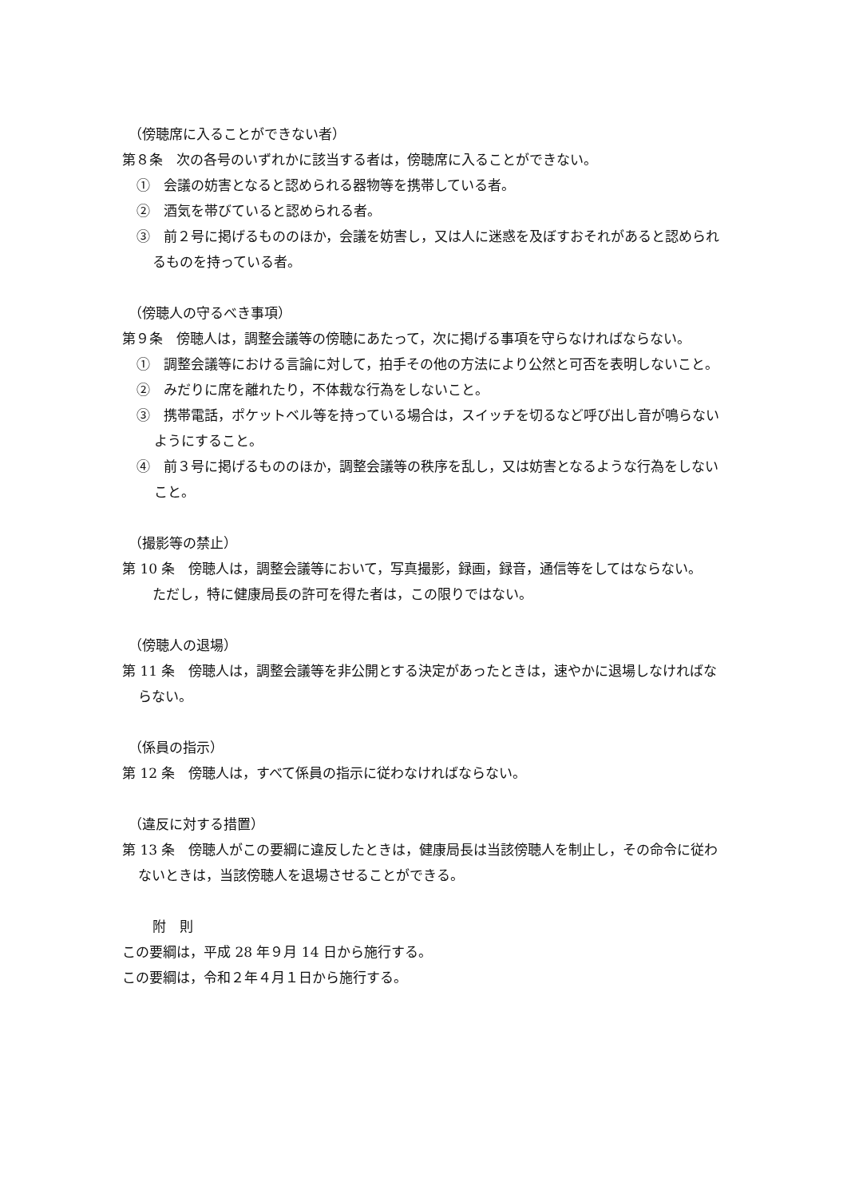（傍聴席に入ることができない者）
第８条　次の各号のいずれかに該当する者は，傍聴席に入ることができない。
①　会議の妨害となると認められる器物等を携帯している者。
②　酒気を帯びていると認められる者。
③　前２号に掲げるもののほか，会議を妨害し，又は人に迷惑を及ぼすおそれがあると認められるものを持っている者。
（傍聴人の守るべき事項）
第９条　傍聴人は，調整会議等の傍聴にあたって，次に掲げる事項を守らなければならない。
①　調整会議等における言論に対して，拍手その他の方法により公然と可否を表明しないこと。
②　みだりに席を離れたり，不体裁な行為をしないこと。
③　携帯電話，ポケットベル等を持っている場合は，スイッチを切るなど呼び出し音が鳴らないようにすること。
④　前３号に掲げるもののほか，調整会議等の秩序を乱し，又は妨害となるような行為をしないこと。
（撮影等の禁止）
第 10 条　傍聴人は，調整会議等において，写真撮影，録画，録音，通信等をしてはならない。
ただし，特に健康局長の許可を得た者は，この限りではない。
（傍聴人の退場）
第 11 条　傍聴人は，調整会議等を非公開とする決定があったときは，速やかに退場しなければならない。
（係員の指示）
第 12 条　傍聴人は，すべて係員の指示に従わなければならない。
（違反に対する措置）
第 13 条　傍聴人がこの要綱に違反したときは，健康局長は当該傍聴人を制止し，その命令に従わないときは，当該傍聴人を退場させることができる。
附　則
この要綱は，平成 28 年９月 14 日から施行する。
この要綱は，令和２年４月１日から施行する。